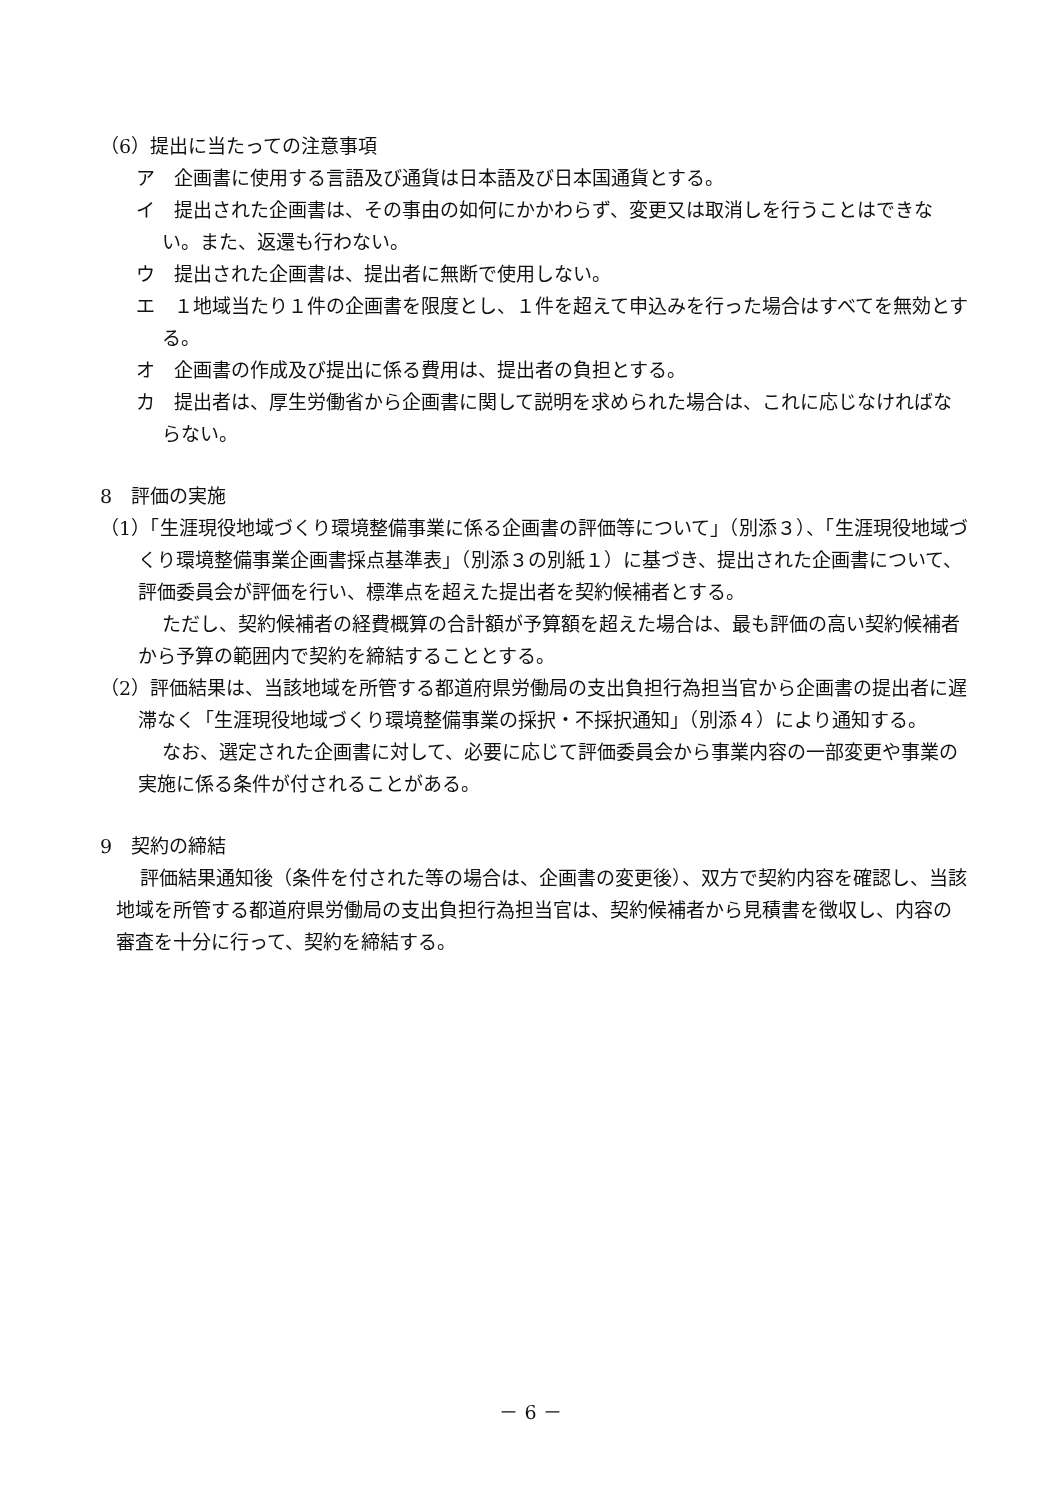（6）提出に当たっての注意事項
ア　企画書に使用する言語及び通貨は日本語及び日本国通貨とする。
イ　提出された企画書は、その事由の如何にかかわらず、変更又は取消しを行うことはできない。また、返還も行わない。
ウ　提出された企画書は、提出者に無断で使用しない。
エ　１地域当たり１件の企画書を限度とし、１件を超えて申込みを行った場合はすべてを無効とする。
オ　企画書の作成及び提出に係る費用は、提出者の負担とする。
カ　提出者は、厚生労働省から企画書に関して説明を求められた場合は、これに応じなければならない。
8　評価の実施
（1）「生涯現役地域づくり環境整備事業に係る企画書の評価等について」（別添３）、「生涯現役地域づくり環境整備事業企画書採点基準表」（別添３の別紙１）に基づき、提出された企画書について、評価委員会が評価を行い、標準点を超えた提出者を契約候補者とする。
ただし、契約候補者の経費概算の合計額が予算額を超えた場合は、最も評価の高い契約候補者から予算の範囲内で契約を締結することとする。
（2）評価結果は、当該地域を所管する都道府県労働局の支出負担行為担当官から企画書の提出者に遅滞なく「生涯現役地域づくり環境整備事業の採択・不採択通知」（別添４）により通知する。
なお、選定された企画書に対して、必要に応じて評価委員会から事業内容の一部変更や事業の実施に係る条件が付されることがある。
9　契約の締結
評価結果通知後（条件を付された等の場合は、企画書の変更後）、双方で契約内容を確認し、当該地域を所管する都道府県労働局の支出負担行為担当官は、契約候補者から見積書を徴収し、内容の審査を十分に行って、契約を締結する。
－ 6 －